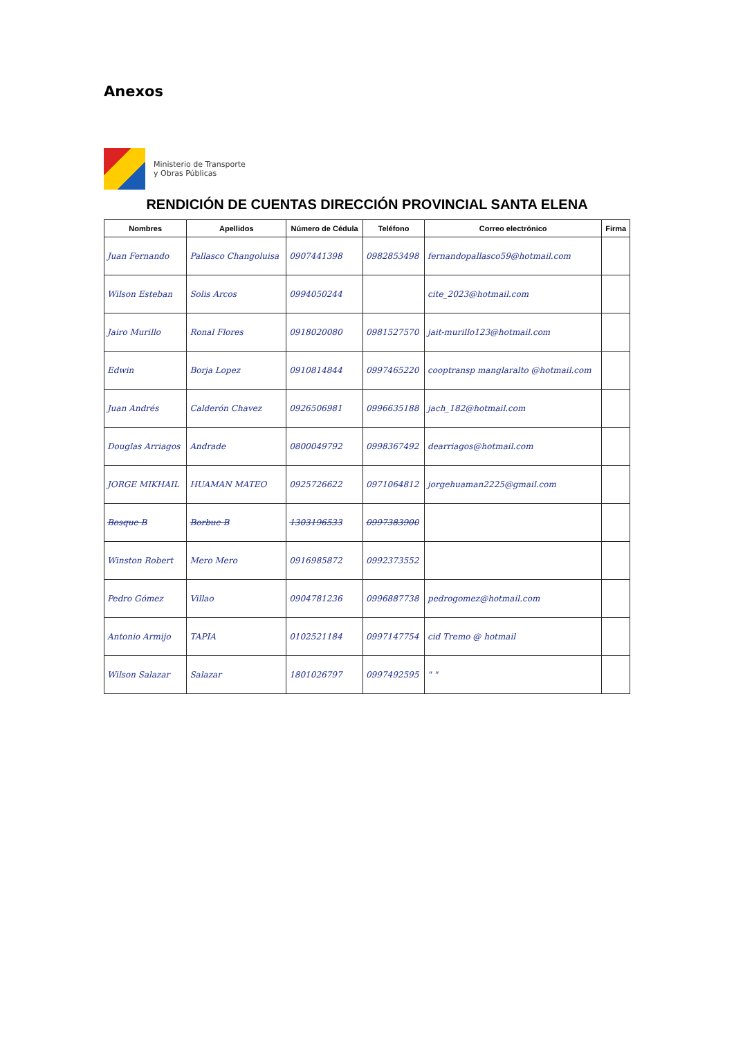Anexos
Ministerio de Transporte
y Obras Públicas
RENDICIÓN DE CUENTAS DIRECCIÓN PROVINCIAL SANTA ELENA
| Nombres | Apellidos | Número de Cédula | Teléfono | Correo electrónico | Firma |
| --- | --- | --- | --- | --- | --- |
| Juan Fernando | Pallasco Changoluisa | 0907441398 | 0982853498 | fernandopallasco59@hotmail.com | |
| Wilson Esteban | Solis Arcos | 0994050244 | | cite_2023@hotmail.com | |
| Jairo Murillo | Ronal Flores | 0918020080 | 0981527570 | jait-murillo123@hotmail.com | |
| Edwin | Borja Lopez | 0910814844 | 0997465220 | cooptransp manglaralto @hotmail.com | |
| Juan Andrés | Calderón Chavez | 0926506981 | 0996635188 | jach_182@hotmail.com | |
| Douglas Arriagos | Andrade | 0800049792 | 0998367492 | dearriagos@hotmail.com | |
| JORGE MIKHAIL | HUAMAN MATEO | 0925726622 | 0971064812 | jorgehuaman2225@gmail.com | |
| Bosque B | Borbue B | 1303196533 | 0997383900 | | |
| Winston Robert | Mero Mero | 0916985872 | 0992373552 | | |
| Pedro Gómez | Villao | 0904781236 | 0996887738 | pedrogomez@hotmail.com | |
| Antonio Armijo | TAPIA | 0102521184 | 0997147754 | cid Tremo @ hotmail | |
| Wilson Salazar | Salazar | 1801026797 | 0997492595 | " " | |